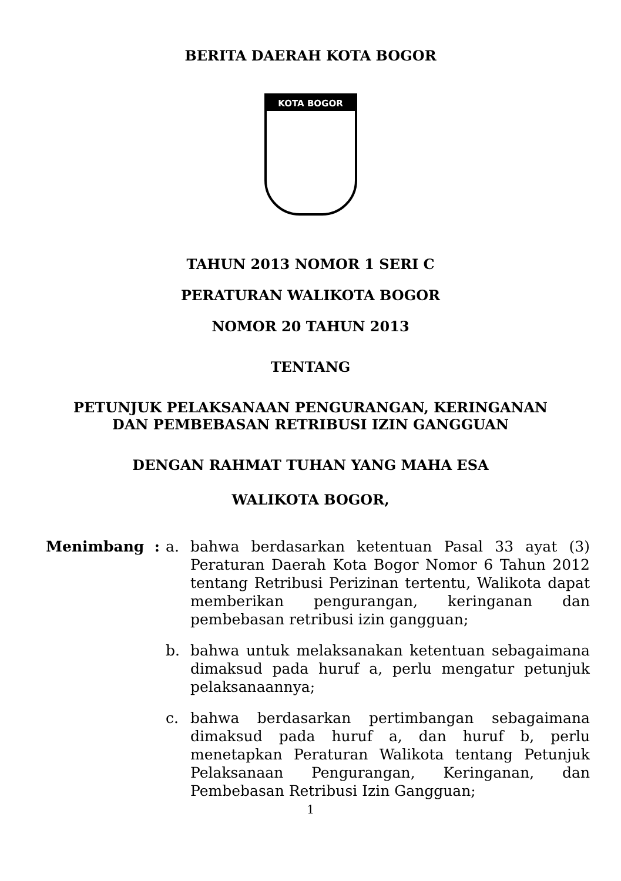BERITA DAERAH KOTA BOGOR
KOTA BOGOR
TAHUN 2013 NOMOR 1 SERI C
PERATURAN WALIKOTA BOGOR
NOMOR 20 TAHUN 2013
TENTANG
PETUNJUK PELAKSANAAN PENGURANGAN, KERINGANAN
DAN PEMBEBASAN RETRIBUSI IZIN GANGGUAN
DENGAN RAHMAT TUHAN YANG MAHA ESA
WALIKOTA BOGOR,
Menimbang : a. bahwa berdasarkan ketentuan Pasal 33 ayat (3) Peraturan Daerah Kota Bogor Nomor 6 Tahun 2012 tentang Retribusi Perizinan tertentu, Walikota dapat memberikan pengurangan, keringanan dan pembebasan retribusi izin gangguan;
b. bahwa untuk melaksanakan ketentuan sebagaimana dimaksud pada huruf a, perlu mengatur petunjuk pelaksanaannya;
c. bahwa berdasarkan pertimbangan sebagaimana dimaksud pada huruf a, dan huruf b, perlu menetapkan Peraturan Walikota tentang Petunjuk Pelaksanaan Pengurangan, Keringanan, dan Pembebasan Retribusi Izin Gangguan;
1